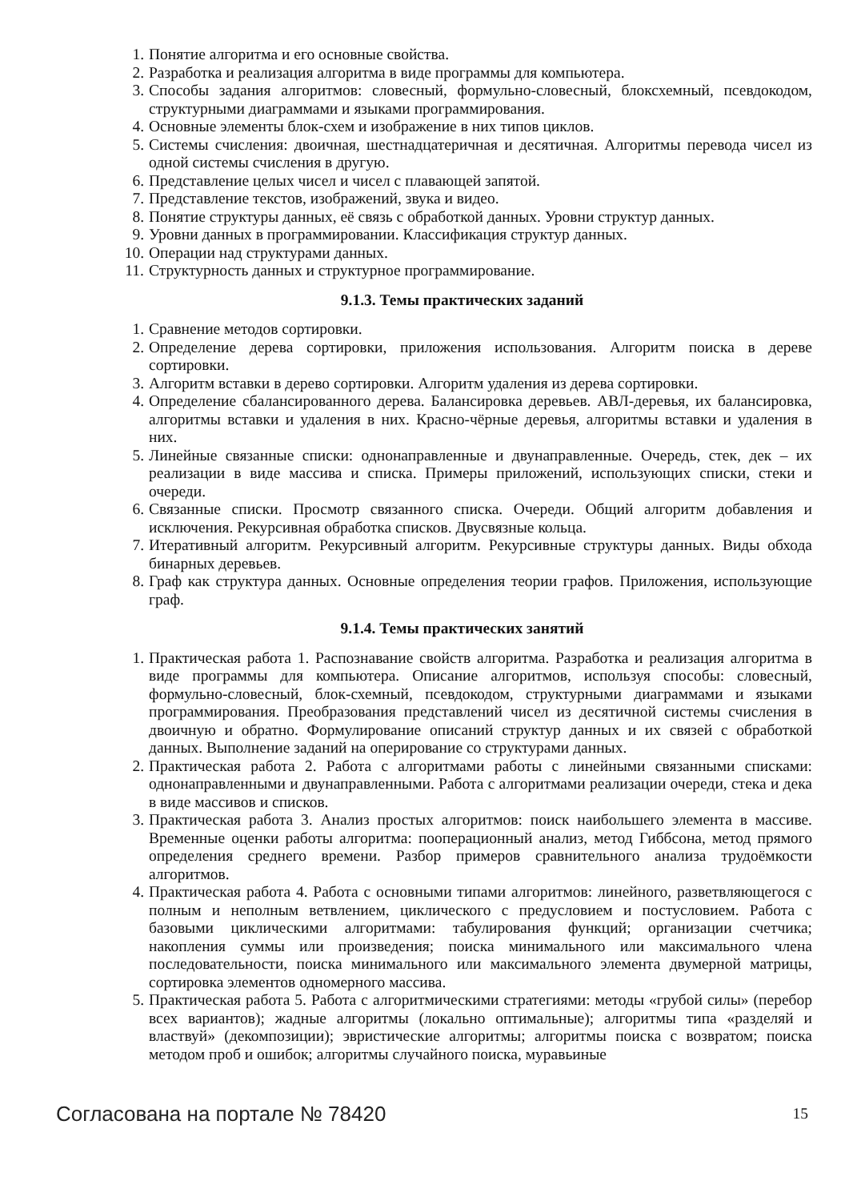1. Понятие алгоритма и его основные свойства.
2. Разработка и реализация алгоритма в виде программы для компьютера.
3. Способы задания алгоритмов: словесный, формульно-словесный, блоксхемный, псевдокодом, структурными диаграммами и языками программирования.
4. Основные элементы блок-схем и изображение в них типов циклов.
5. Системы счисления: двоичная, шестнадцатеричная и десятичная. Алгоритмы перевода чисел из одной системы счисления в другую.
6. Представление целых чисел и чисел с плавающей запятой.
7. Представление текстов, изображений, звука и видео.
8. Понятие структуры данных, её связь с обработкой данных. Уровни структур данных.
9. Уровни данных в программировании. Классификация структур данных.
10. Операции над структурами данных.
11. Структурность данных и структурное программирование.
9.1.3. Темы практических заданий
1. Сравнение методов сортировки.
2. Определение дерева сортировки, приложения использования. Алгоритм поиска в дереве сортировки.
3. Алгоритм вставки в дерево сортировки. Алгоритм удаления из дерева сортировки.
4. Определение сбалансированного дерева. Балансировка деревьев. АВЛ-деревья, их балансировка, алгоритмы вставки и удаления в них. Красно-чёрные деревья, алгоритмы вставки и удаления в них.
5. Линейные связанные списки: однонаправленные и двунаправленные. Очередь, стек, дек – их реализации в виде массива и списка. Примеры приложений, использующих списки, стеки и очереди.
6. Связанные списки. Просмотр связанного списка. Очереди. Общий алгоритм добавления и исключения. Рекурсивная обработка списков. Двусвязные кольца.
7. Итеративный алгоритм. Рекурсивный алгоритм. Рекурсивные структуры данных. Виды обхода бинарных деревьев.
8. Граф как структура данных. Основные определения теории графов. Приложения, использующие граф.
9.1.4. Темы практических занятий
1. Практическая работа 1. Распознавание свойств алгоритма. Разработка и реализация алгоритма в виде программы для компьютера. Описание алгоритмов, используя способы: словесный, формульно-словесный, блок-схемный, псевдокодом, структурными диаграммами и языками программирования. Преобразования представлений чисел из десятичной системы счисления в двоичную и обратно. Формулирование описаний структур данных и их связей с обработкой данных. Выполнение заданий на оперирование со структурами данных.
2. Практическая работа 2. Работа с алгоритмами работы с линейными связанными списками: однонаправленными и двунаправленными. Работа с алгоритмами реализации очереди, стека и дека в виде массивов и списков.
3. Практическая работа 3. Анализ простых алгоритмов: поиск наибольшего элемента в массиве. Временные оценки работы алгоритма: пооперационный анализ, метод Гиббсона, метод прямого определения среднего времени. Разбор примеров сравнительного анализа трудоёмкости алгоритмов.
4. Практическая работа 4. Работа с основными типами алгоритмов: линейного, разветвляющегося с полным и неполным ветвлением, циклического с предусловием и постусловием. Работа с базовыми циклическими алгоритмами: табулирования функций; организации счетчика; накопления суммы или произведения; поиска минимального или максимального члена последовательности, поиска минимального или максимального элемента двумерной матрицы, сортировка элементов одномерного массива.
5. Практическая работа 5. Работа с алгоритмическими стратегиями: методы «грубой силы» (перебор всех вариантов); жадные алгоритмы (локально оптимальные); алгоритмы типа «разделяй и властвуй» (декомпозиции); эвристические алгоритмы; алгоритмы поиска с возвратом; поиска методом проб и ошибок; алгоритмы случайного поиска, муравьиные
Согласована на портале № 78420 15